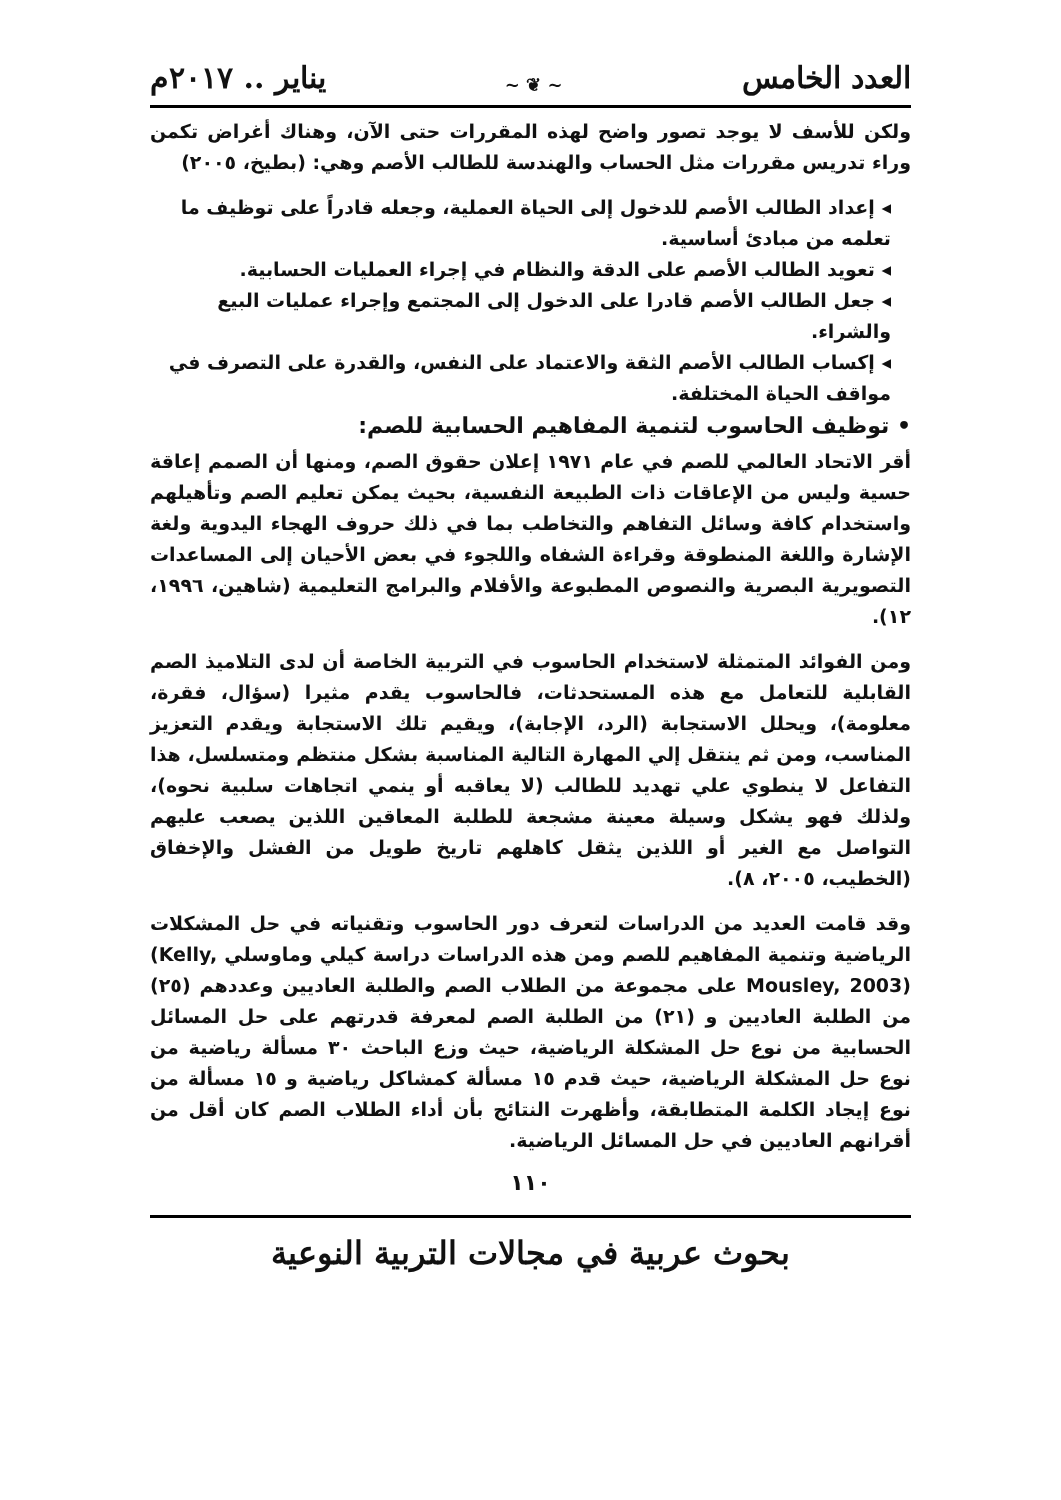العدد الخامس ~ ❦ ~ يناير .. ٢٠١٧م
ولكن للأسف لا يوجد تصور واضح لهذه المقررات حتى الآن، وهناك أغراض تكمن وراء تدريس مقررات مثل الحساب والهندسة للطالب الأصم وهي: (بطيخ، ٢٠٠٥)
◂ إعداد الطالب الأصم للدخول إلى الحياة العملية، وجعله قادراً على توظيف ما تعلمه من مبادئ أساسية.
◂ تعويد الطالب الأصم على الدقة والنظام في إجراء العمليات الحسابية.
◂ جعل الطالب الأصم قادرا على الدخول إلى المجتمع وإجراء عمليات البيع والشراء.
◂ إكساب الطالب الأصم الثقة والاعتماد على النفس، والقدرة على التصرف في مواقف الحياة المختلفة.
• توظيف الحاسوب لتنمية المفاهيم الحسابية للصم:
أقر الاتحاد العالمي للصم في عام ١٩٧١ إعلان حقوق الصم، ومنها أن الصمم إعاقة حسية وليس من الإعاقات ذات الطبيعة النفسية، بحيث يمكن تعليم الصم وتأهيلهم واستخدام كافة وسائل التفاهم والتخاطب بما في ذلك حروف الهجاء اليدوية ولغة الإشارة واللغة المنطوقة وقراءة الشفاه واللجوء في بعض الأحيان إلى المساعدات التصويرية البصرية والنصوص المطبوعة والأفلام والبرامج التعليمية (شاهين، ١٩٩٦، ١٢).
ومن الفوائد المتمثلة لاستخدام الحاسوب في التربية الخاصة أن لدى التلاميذ الصم القابلية للتعامل مع هذه المستحدثات، فالحاسوب يقدم مثيرا (سؤال، فقرة، معلومة)، ويحلل الاستجابة (الرد، الإجابة)، ويقيم تلك الاستجابة ويقدم التعزيز المناسب، ومن ثم ينتقل إلي المهارة التالية المناسبة بشكل منتظم ومتسلسل، هذا التفاعل لا ينطوي علي تهديد للطالب (لا يعاقبه أو ينمي اتجاهات سلبية نحوه)، ولذلك فهو يشكل وسيلة معينة مشجعة للطلبة المعاقين اللذين يصعب عليهم التواصل مع الغير أو اللذين يثقل كاهلهم تاريخ طويل من الفشل والإخفاق (الخطيب، ٢٠٠٥، ٨).
وقد قامت العديد من الدراسات لتعرف دور الحاسوب وتقنياته في حل المشكلات الرياضية وتنمية المفاهيم للصم ومن هذه الدراسات دراسة كيلي وماوسلي (Kelly, Mousley, 2003) على مجموعة من الطلاب الصم والطلبة العاديين وعددهم (٢٥) من الطلبة العاديين و (٢١) من الطلبة الصم لمعرفة قدرتهم على حل المسائل الحسابية من نوع حل المشكلة الرياضية، حيث وزع الباحث ٣٠ مسألة رياضية من نوع حل المشكلة الرياضية، حيث قدم ١٥ مسألة كمشاكل رياضية و ١٥ مسألة من نوع إيجاد الكلمة المتطابقة، وأظهرت النتائج بأن أداء الطلاب الصم كان أقل من أقرانهم العاديين في حل المسائل الرياضية.
١١٠
بحوث عربية في مجالات التربية النوعية